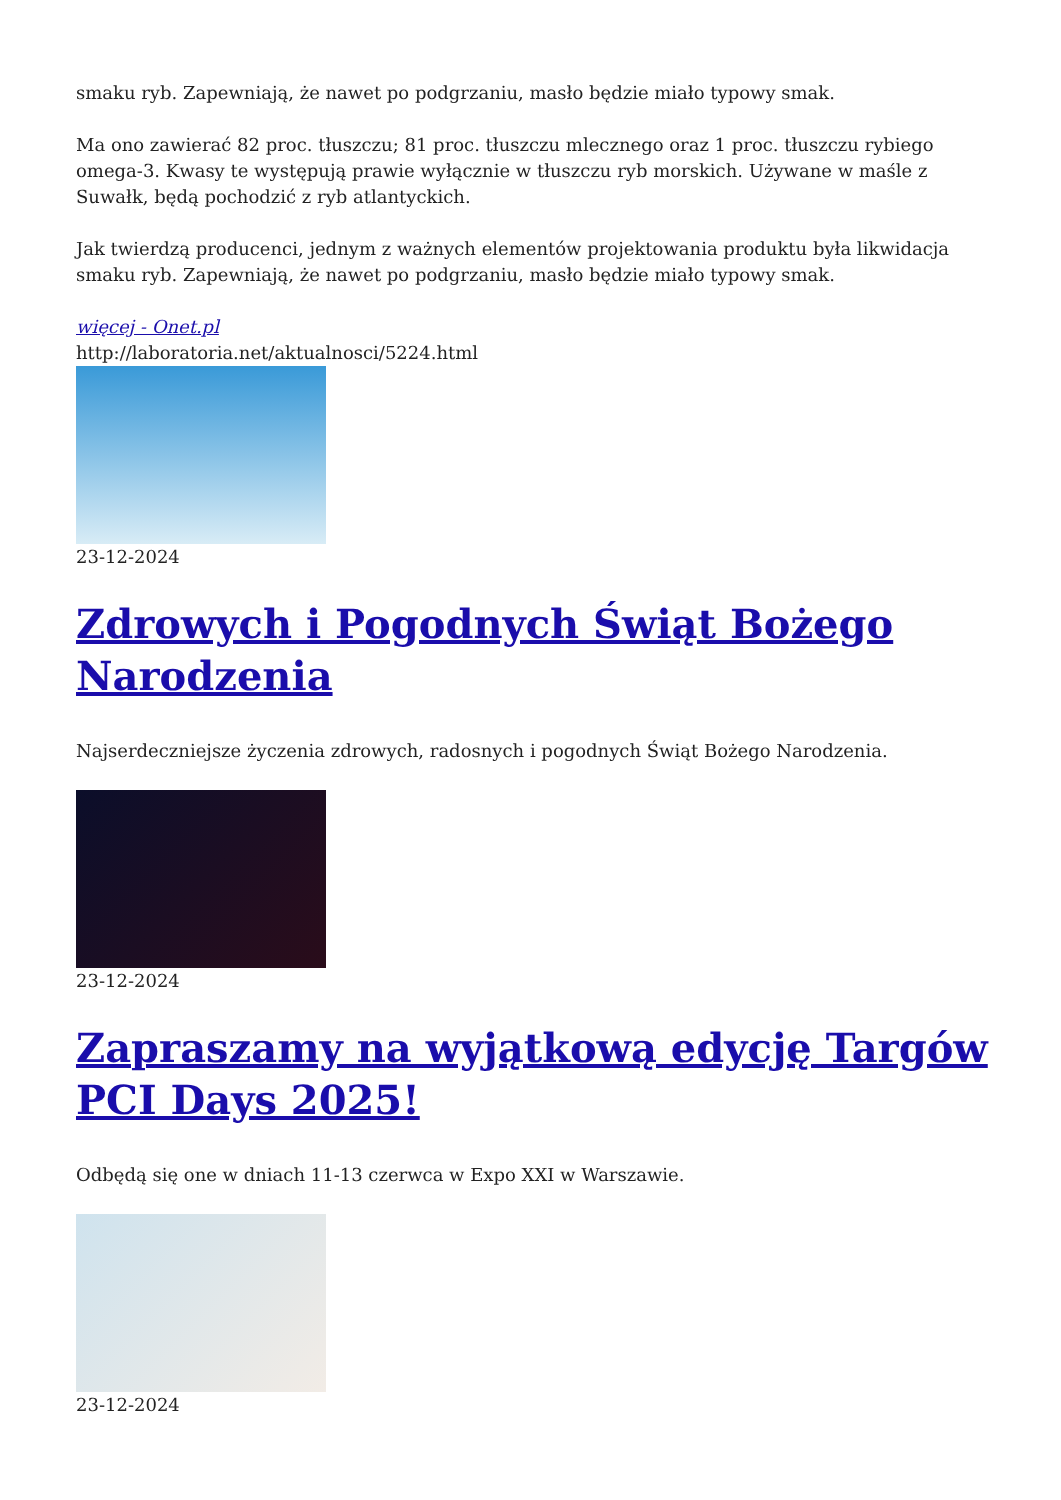smaku ryb. Zapewniają, że nawet po podgrzaniu, masło będzie miało typowy smak.
Ma ono zawierać 82 proc. tłuszczu; 81 proc. tłuszczu mlecznego oraz 1 proc. tłuszczu rybiego omega-3. Kwasy te występują prawie wyłącznie w tłuszczu ryb morskich. Używane w maśle z Suwałk, będą pochodzić z ryb atlantyckich.
Jak twierdzą producenci, jednym z ważnych elementów projektowania produktu była likwidacja smaku ryb. Zapewniają, że nawet po podgrzaniu, masło będzie miało typowy smak.
więcej - Onet.pl
http://laboratoria.net/aktualnosci/5224.html
23-12-2024
Zdrowych i Pogodnych Świąt Bożego Narodzenia
Najserdeczniejsze życzenia zdrowych, radosnych i pogodnych Świąt Bożego Narodzenia.
23-12-2024
Zapraszamy na wyjątkową edycję Targów PCI Days 2025!
Odbędą się one w dniach 11-13 czerwca w Expo XXI w Warszawie.
23-12-2024